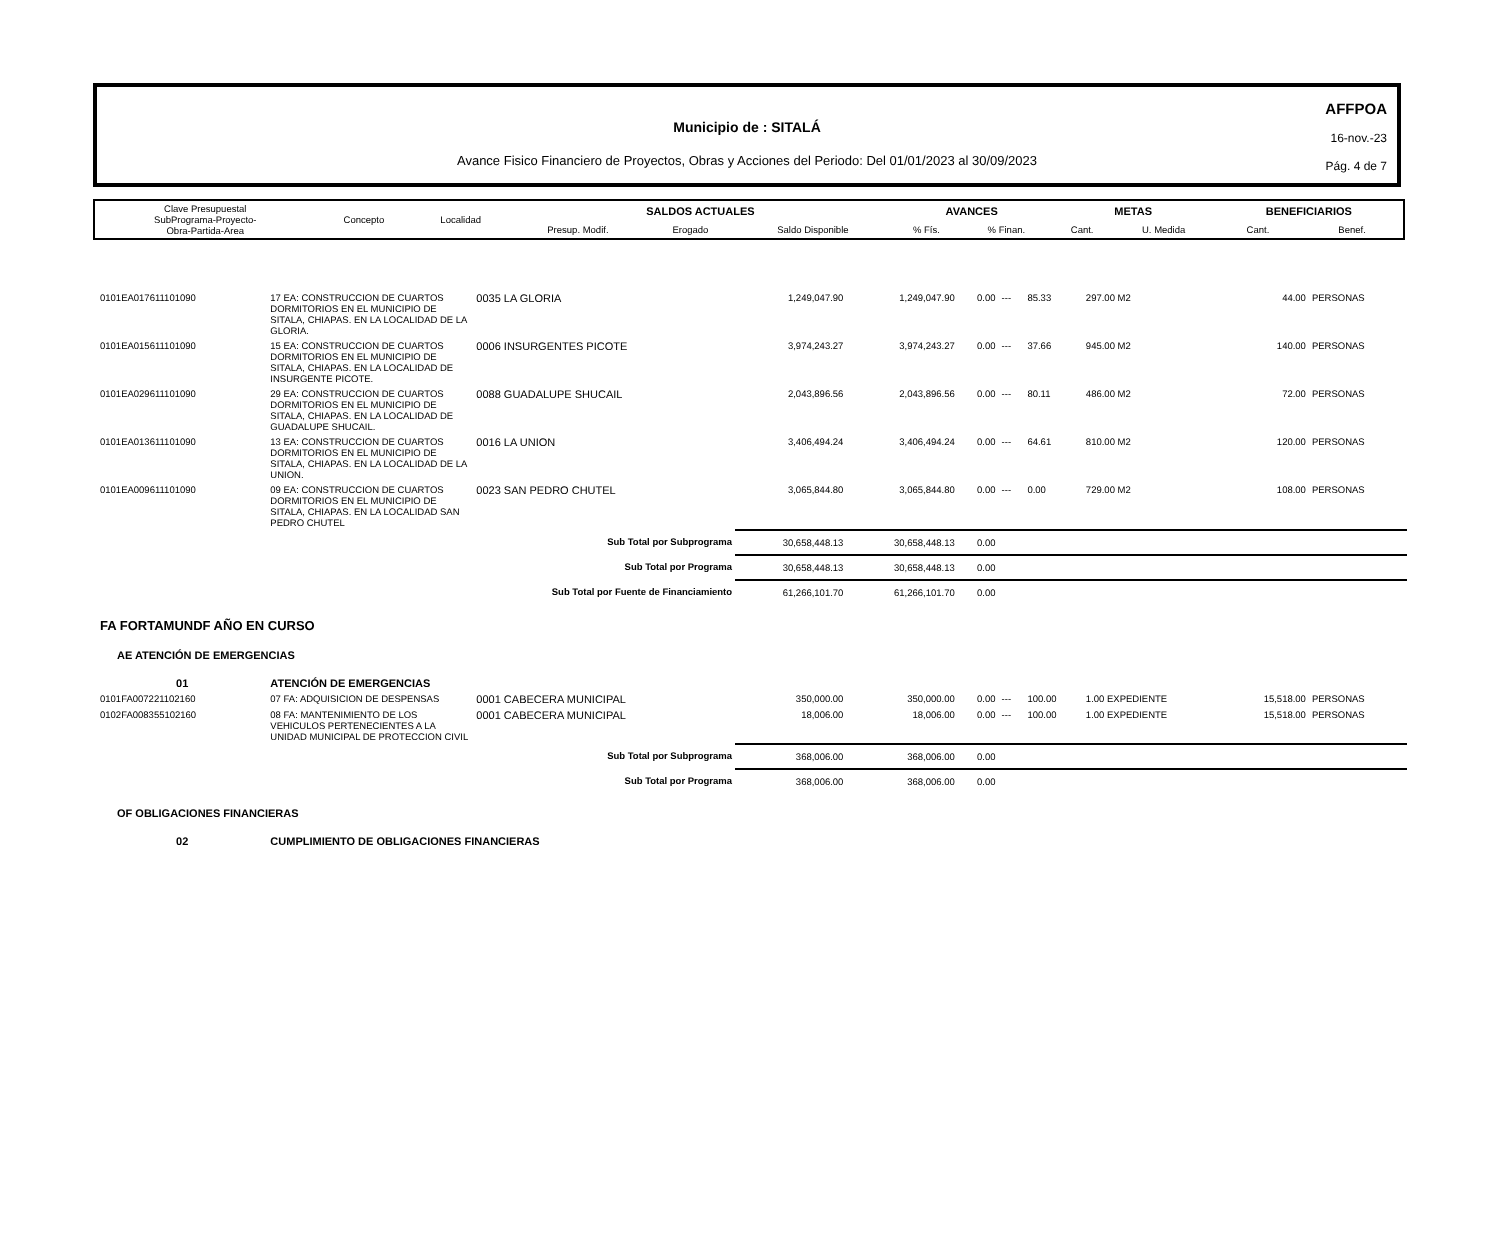AFFPOA
16-nov.-23
Pág. 4 de 7
Municipio de : SITALÁ
Avance Fisico Financiero de Proyectos, Obras y Acciones del Periodo: Del 01/01/2023 al 30/09/2023
| Clave Presupuestal SubPrograma-Proyecto- Obra-Partida-Area | Concepto | Localidad | SALDOS ACTUALES | | | AVANCES | | METAS | | BENEFICIARIOS | |
| | | | Presup. Modif. | Erogado | Saldo Disponible | % Fís. | % Finan. | Cant. | U. Medida | Cant. | Benef. |
| 0101EA017611101090 | 17 EA: CONSTRUCCION DE CUARTOS DORMITORIOS EN EL MUNICIPIO DE SITALA, CHIAPAS. EN LA LOCALIDAD DE LA GLORIA. | 0035 LA GLORIA | 1,249,047.90 | 1,249,047.90 | 0.00 | --- | 85.33 | 297.00 M2 | 44.00 | PERSONAS |
| 0101EA015611101090 | 15 EA: CONSTRUCCION DE CUARTOS DORMITORIOS EN EL MUNICIPIO DE SITALA, CHIAPAS. EN LA LOCALIDAD DE INSURGENTE PICOTE. | 0006 INSURGENTES PICOTE | 3,974,243.27 | 3,974,243.27 | 0.00 | --- | 37.66 | 945.00 M2 | 140.00 | PERSONAS |
| 0101EA029611101090 | 29 EA: CONSTRUCCION DE CUARTOS DORMITORIOS EN EL MUNICIPIO DE SITALA, CHIAPAS. EN LA LOCALIDAD DE GUADALUPE SHUCAIL. | 0088 GUADALUPE SHUCAIL | 2,043,896.56 | 2,043,896.56 | 0.00 | --- | 80.11 | 486.00 M2 | 72.00 | PERSONAS |
| 0101EA013611101090 | 13 EA: CONSTRUCCION DE CUARTOS DORMITORIOS EN EL MUNICIPIO DE SITALA, CHIAPAS. EN LA LOCALIDAD DE LA UNION. | 0016 LA UNION | 3,406,494.24 | 3,406,494.24 | 0.00 | --- | 64.61 | 810.00 M2 | 120.00 | PERSONAS |
| 0101EA009611101090 | 09 EA: CONSTRUCCION DE CUARTOS DORMITORIOS EN EL MUNICIPIO DE SITALA, CHIAPAS. EN LA LOCALIDAD SAN PEDRO CHUTEL | 0023 SAN PEDRO CHUTEL | 3,065,844.80 | 3,065,844.80 | 0.00 | --- | 0.00 | 729.00 M2 | 108.00 | PERSONAS |
| Sub Total por Subprograma | | | 30,658,448.13 | 30,658,448.13 | 0.00 | | | | | |
| Sub Total por Programa | | | 30,658,448.13 | 30,658,448.13 | 0.00 | | | | | |
| Sub Total por Fuente de Financiamiento | | | 61,266,101.70 | 61,266,101.70 | 0.00 | | | | | |
| FA FORTAMUNDF AÑO EN CURSO | | | | | | | | | | |
| AE ATENCIÓN DE EMERGENCIAS | | | | | | | | | | |
| 01 | ATENCIÓN DE EMERGENCIAS | | | | | | | | | |
| 0101FA007221102160 | 07 FA: ADQUISICION DE DESPENSAS | 0001 CABECERA MUNICIPAL | 350,000.00 | 350,000.00 | 0.00 | --- | 100.00 | 1.00 EXPEDIENTE | 15,518.00 | PERSONAS |
| 0102FA008355102160 | 08 FA: MANTENIMIENTO DE LOS VEHICULOS PERTENECIENTES A LA UNIDAD MUNICIPAL DE PROTECCION CIVIL | 0001 CABECERA MUNICIPAL | 18,006.00 | 18,006.00 | 0.00 | --- | 100.00 | 1.00 EXPEDIENTE | 15,518.00 | PERSONAS |
| Sub Total por Subprograma | | | 368,006.00 | 368,006.00 | 0.00 | | | | | |
| Sub Total por Programa | | | 368,006.00 | 368,006.00 | 0.00 | | | | | |
| OF OBLIGACIONES FINANCIERAS | | | | | | | | | | |
| 02 | CUMPLIMIENTO DE OBLIGACIONES FINANCIERAS | | | | | | | | | |